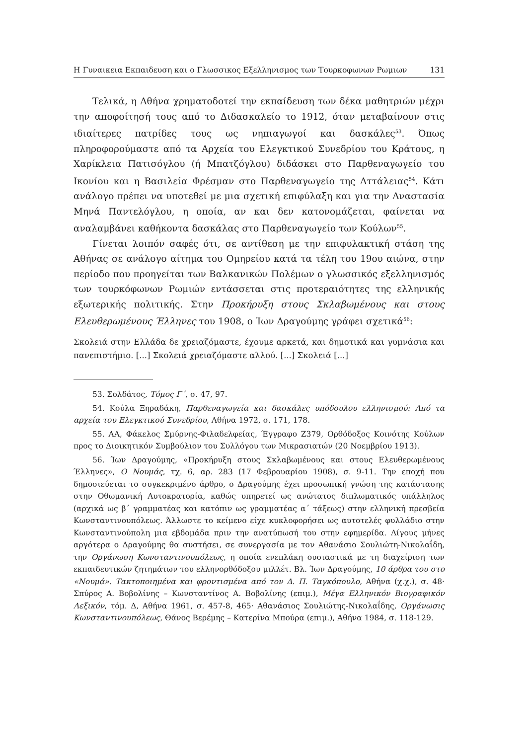Η Γυναικεια Εκπαιδευση και ο Γλωσσικος Εξελληνισμος των Τουρκοφωνων Ρωμιων 131
Τελικά, η Αθήνα χρηματοδοτεί την εκπαίδευση των δέκα μαθητριών μέχρι την αποφοίτησή τους από το Διδασκαλείο το 1912, όταν μεταβαίνουν στις ιδιαίτερες πατρίδες τους ως νηπιαγωγοί και δασκάλες<sup>53</sup>. Όπως πληροφορούμαστε από τα Αρχεία του Ελεγκτικού Συνεδρίου του Κράτους, η Χαρίκλεια Πατισόγλου (ή Μπατζόγλου) διδάσκει στο Παρθεναγωγείο του Ικονίου και η Βασιλεία Φρέσμαν στο Παρθεναγωγείο της Αττάλειας<sup>54</sup>. Κάτι ανάλογο πρέπει να υποτεθεί με μια σχετική επιφύλαξη και για την Αναστασία Μηνά Παντελόγλου, η οποία, αν και δεν κατονομάζεται, φαίνεται να αναλαμβάνει καθήκοντα δασκάλας στο Παρθεναγωγείο των Κούλων<sup>55</sup>.
Γίνεται λοιπόν σαφές ότι, σε αντίθεση με την επιφυλακτική στάση της Αθήνας σε ανάλογο αίτημα του Ομηρείου κατά τα τέλη του 19ου αιώνα, στην περίοδο που προηγείται των Βαλκανικών Πολέμων ο γλωσσικός εξελληνισμός των τουρκόφωνων Ρωμιών εντάσσεται στις προτεραιότητες της ελληνικής εξωτερικής πολιτικής. Στην Προκήρυξη στους Σκλαβωμένους και στους Ελευθερωμένους Έλληνες του 1908, ο Ίων Δραγούμης γράφει σχετικά<sup>56</sup>:
Σκολειά στην Ελλάδα δε χρειαζόμαστε, έχουμε αρκετά, και δημοτικά και γυμνάσια και πανεπιστήμιο. [...] Σκολειά χρειαζόμαστε αλλού. [...] Σκολειά [...]
53. Σολδάτος, Τόμος Γ΄, σ. 47, 97.
54. Κούλα Ξηραδάκη, Παρθεναγωγεία και δασκάλες υπόδουλου ελληνισμού: Από τα αρχεία του Ελεγκτικού Συνεδρίου, Αθήνα 1972, σ. 171, 178.
55. ΑΑ, Φάκελος Σμύρνης-Φιλαδελφείας, Έγγραφο Ζ379, Ορθόδοξος Κοινότης Κούλων προς το Διοικητικόν Συμβούλιον του Συλλόγου των Μικρασιατών (20 Νοεμβρίου 1913).
56. Ίων Δραγούμης, «Προκήρυξη στους Σκλαβωμένους και στους Ελευθερωμένους Έλληνες», Ο Νουμάς, τχ. 6, αρ. 283 (17 Φεβρουαρίου 1908), σ. 9-11. Την εποχή που δημοσιεύεται το συγκεκριμένο άρθρο, ο Δραγούμης έχει προσωπική γνώση της κατάστασης στην Οθωμανική Αυτοκρατορία, καθώς υπηρετεί ως ανώτατος διπλωματικός υπάλληλος (αρχικά ως β΄ γραμματέας και κατόπιν ως γραμματέας α΄ τάξεως) στην ελληνική πρεσβεία Κωνσταντινουπόλεως. Άλλωστε το κείμενο είχε κυκλοφορήσει ως αυτοτελές φυλλάδιο στην Κωνσταντινούπολη μια εβδομάδα πριν την ανατύπωσή του στην εφημερίδα. Λίγους μήνες αργότερα ο Δραγούμης θα συστήσει, σε συνεργασία με τον Αθανάσιο Σουλιώτη-Νικολαΐδη, την Οργάνωση Κωνσταντινουπόλεως, η οποία ενεπλάκη ουσιαστικά με τη διαχείριση των εκπαιδευτικών ζητημάτων του ελληνορθόδοξου μιλλέτ. Βλ. Ίων Δραγούμης, 10 άρθρα του στο «Νουμά». Τακτοποιημένα και φροντισμένα από τον Δ. Π. Ταγκόπουλο, Αθήνα (χ.χ.), σ. 48· Σπύρος Α. Βοβολίνης – Κωνσταντίνος Α. Βοβολίνης (επιμ.), Μέγα Ελληνικόν Βιογραφικόν Λεξικόν, τόμ. Δ, Αθήνα 1961, σ. 457-8, 465· Αθανάσιος Σουλιώτης-Νικολαΐδης, Οργάνωσις Κωνσταντινουπόλεως, Θάνος Βερέμης – Κατερίνα Μπούρα (επιμ.), Αθήνα 1984, σ. 118-129.